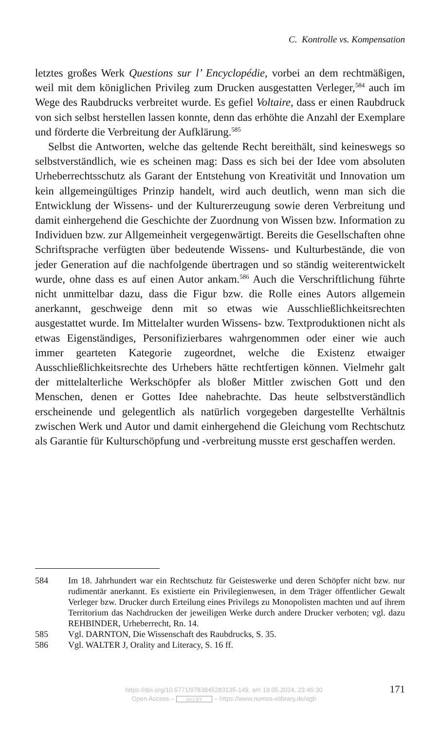C. Kontrolle vs. Kompensation
letztes großes Werk Questions sur l’ Encyclopédie, vorbei an dem recht­mäßigen, weil mit dem königlichen Privileg zum Drucken ausgestatten Ver­leger,<sup>584</sup> auch im Wege des Raubdrucks verbreitet wurde. Es gefiel Voltaire, dass er einen Raubdruck von sich selbst herstellen lassen konnte, denn das erhöhte die Anzahl der Exemplare und förderte die Verbreitung der Aufklä­rung.<sup>585</sup>
Selbst die Antworten, welche das geltende Recht bereithält, sind keines­wegs so selbstverständlich, wie es scheinen mag: Dass es sich bei der Idee vom absoluten Urheberrechtsschutz als Garant der Entstehung von Kreati­vität und Innovation um kein allgemeingültiges Prinzip handelt, wird auch deutlich, wenn man sich die Entwicklung der Wissens- und der Kulturer­zeugung sowie deren Verbreitung und damit einhergehend die Geschichte der Zuordnung von Wissen bzw. Information zu Individuen bzw. zur Allge­meinheit vergegenwärtigt. Bereits die Gesellschaften ohne Schriftsprache verfügten über bedeutende Wissens- und Kulturbestände, die von jeder Generation auf die nachfolgende übertragen und so ständig weiterent­wickelt wurde, ohne dass es auf einen Autor ankam.<sup>586</sup> Auch die Verschrift­lichung führte nicht unmittelbar dazu, dass die Figur bzw. die Rolle eines Autors allgemein anerkannt, geschweige denn mit so etwas wie Ausschließ­lichkeitsrechten ausgestattet wurde. Im Mittelalter wurden Wissens- bzw. Textproduktionen nicht als etwas Eigenständiges, Personifizierbares wahr­genommen oder einer wie auch immer gearteten Kategorie zugeordnet, welche die Existenz etwaiger Ausschließlichkeitsrechte des Urhebers hätte rechtfertigen können. Vielmehr galt der mittelalterliche Werkschöpfer als bloßer Mittler zwischen Gott und den Menschen, denen er Gottes Idee nahe­brachte. Das heute selbstverständlich erscheinende und gelegentlich als natürlich vorgegeben dargestellte Verhältnis zwischen Werk und Autor und damit einhergehend die Gleichung vom Rechtschutz als Garantie für Kulturschöpfung und -verbreitung musste erst geschaffen werden.
584 Im 18. Jahrhundert war ein Rechtschutz für Geisteswerke und deren Schöpfer nicht bzw. nur rudimentär anerkannt. Es existierte ein Privilegienwesen, in dem Träger öffentlicher Gewalt Verleger bzw. Drucker durch Erteilung eines Privi­legs zu Monopolisten machten und auf ihrem Territorium das Nachdrucken der jeweiligen Werke durch andere Drucker verboten; vgl. dazu REHBINDER, Urheberrecht, Rn. 14.
585 Vgl. DARNTON, Die Wissenschaft des Raubdrucks, S. 35.
586 Vgl. WALTER J, Orality and Literacy, S. 16 ff.
https://doi.org/10.5771/9783845283135-149, am 19.05.2024, 23:46:30
Open Access – (cc) BY – https://www.nomos-elibrary.de/agb
171